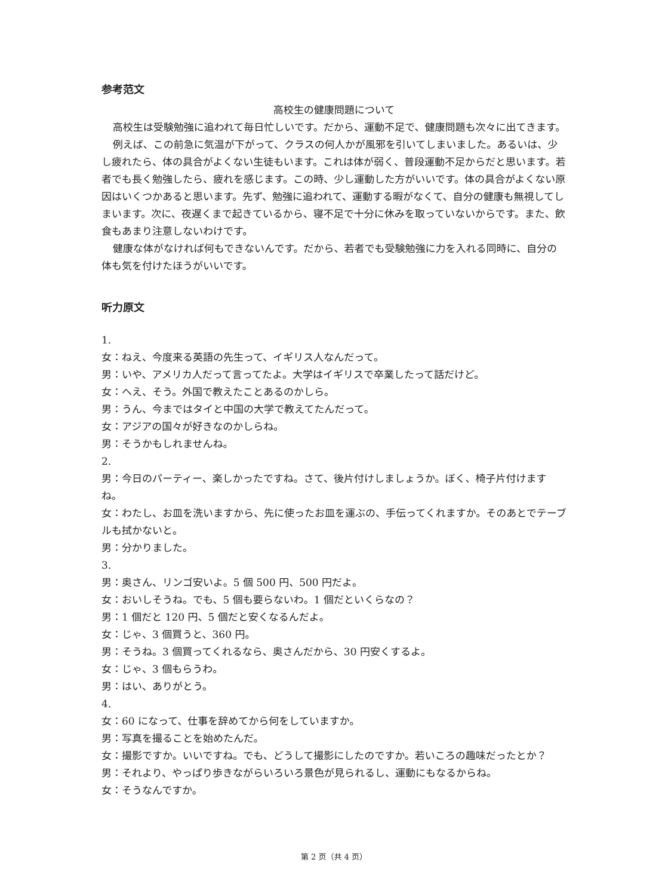参考范文
高校生の健康問題について
高校生は受験勉強に追われて毎日忙しいです。だから、運動不足で、健康問題も次々に出てきます。
例えば、この前急に気温が下がって、クラスの何人かが風邪を引いてしまいました。あるいは、少し疲れたら、体の具合がよくない生徒もいます。これは体が弱く、普段運動不足からだと思います。若者でも長く勉強したら、疲れを感じます。この時、少し運動した方がいいです。体の具合がよくない原因はいくつかあると思います。先ず、勉強に追われて、運動する暇がなくて、自分の健康も無視してしまいます。次に、夜遅くまで起きているから、寝不足で十分に休みを取っていないからです。また、飲食もあまり注意しないわけです。
健康な体がなければ何もできないんです。だから、若者でも受験勉強に力を入れる同時に、自分の体も気を付けたほうがいいです。
听力原文
1.
女：ねえ、今度来る英語の先生って、イギリス人なんだって。
男：いや、アメリカ人だって言ってたよ。大学はイギリスで卒業したって話だけど。
女：へえ、そう。外国で教えたことあるのかしら。
男：うん、今まではタイと中国の大学で教えてたんだって。
女：アジアの国々が好きなのかしらね。
男：そうかもしれませんね。
2.
男：今日のパーティー、楽しかったですね。さて、後片付けしましょうか。ぼく、椅子片付けますね。
女：わたし、お皿を洗いますから、先に使ったお皿を運ぶの、手伝ってくれますか。そのあとでテーブルも拭かないと。
男：分かりました。
3.
男：奥さん、リンゴ安いよ。5 個 500 円、500 円だよ。
女：おいしそうね。でも、5 個も要らないわ。1 個だといくらなの？
男：1 個だと 120 円、5 個だと安くなるんだよ。
女：じゃ、3 個買うと、360 円。
男：そうね。3 個買ってくれるなら、奥さんだから、30 円安くするよ。
女：じゃ、3 個もらうわ。
男：はい、ありがとう。
4.
女：60 になって、仕事を辞めてから何をしていますか。
男：写真を撮ることを始めたんだ。
女：撮影ですか。いいですね。でも、どうして撮影にしたのですか。若いころの趣味だったとか？
男：それより、やっぱり歩きながらいろいろ景色が見られるし、運動にもなるからね。
女：そうなんですか。
第 2 页（共 4 页）